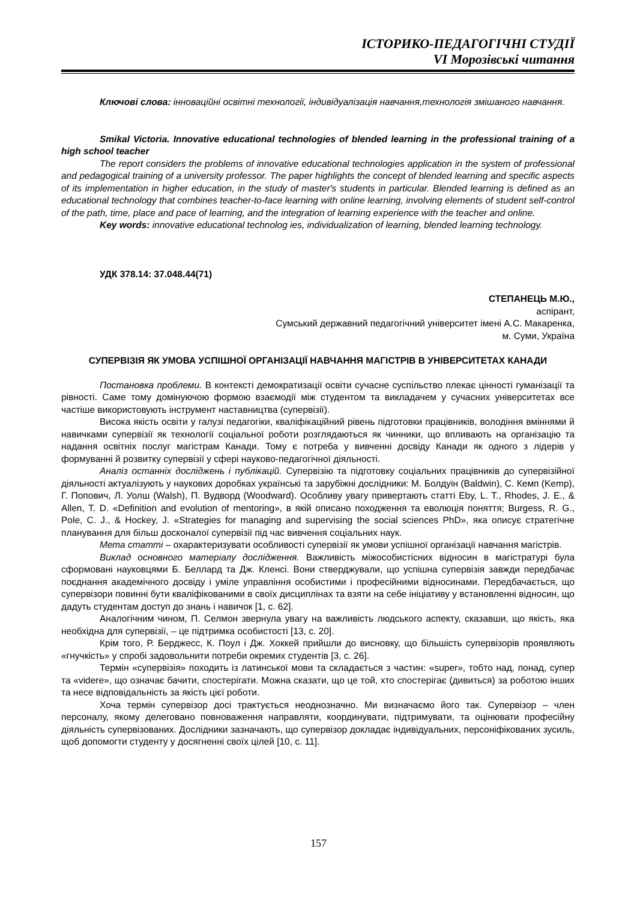ІСТОРИКО-ПЕДАГОГІЧНІ СТУДІЇ
VI Морозівські читання
Ключові слова: інноваційні освітні технології, індивідуалізація навчання,технологія змішаного навчання.
Smikal Victoria. Innovative educational technologies of blended learning in the professional training of a high school teacher
The report considers the problems of innovative educational technologies application in the system of professional and pedagogical training of a university professor. The paper highlights the concept of blended learning and specific aspects of its implementation in higher education, in the study of master's students in particular. Blended learning is defined as an educational technology that combines teacher-to-face learning with online learning, involving elements of student self-control of the path, time, place and pace of learning, and the integration of learning experience with the teacher and online.
Key words: innovative educational technolog ies, individualization of learning, blended learning technology.
УДК 378.14: 37.048.44(71)
СТЕПАНЕЦЬ М.Ю.,
аспірант,
Сумський державний педагогічний університет імені А.С. Макаренка,
м. Суми, Україна
СУПЕРВІЗІЯ ЯК УМОВА УСПІШНОЇ ОРГАНІЗАЦІЇ НАВЧАННЯ МАГІСТРІВ В УНІВЕРСИТЕТАХ КАНАДИ
Постановка проблеми. В контексті демократизації освіти сучасне суспільство плекає цінності гуманізації та рівності. Саме тому домінуючою формою взаємодії між студентом та викладачем у сучасних університетах все частіше використовують інструмент наставництва (супервізії).
Висока якість освіти у галузі педагогіки, кваліфікаційний рівень підготовки працівників, володіння вміннями й навичками супервізії як технології соціальної роботи розглядаються як чинники, що впливають на організацію та надання освітніх послуг магістрам Канади. Тому є потреба у вивченні досвіду Канади як одного з лідерів у формуванні й розвитку супервізії у сфері науково-педагогічної діяльності.
Аналіз останніх досліджень і публікацій. Супервізію та підготовку соціальних працівників до супервізійної діяльності актуалізують у наукових доробках українські та зарубіжні дослідники: М. Болдуін (Baldwin), С. Кемп (Kemp), Г. Попович, Л. Уолш (Walsh), П. Вудворд (Woodward). Особливу увагу привертають статті Eby, L. T., Rhodes, J. E., & Allen, T. D. «Definition and evolution of mentoring», в якій описано походження та еволюція поняття; Burgess, R. G., Pole, C. J., & Hockey, J. «Strategies for managing and supervising the social sciences PhD», яка описує стратегічне планування для більш досконалої супервізії під час вивчення соціальних наук.
Мета статті – охарактеризувати особливості супервізії як умови успішної організації навчання магістрів.
Виклад основного матеріалу дослідження. Важливість міжособистісних відносин в магістратурі була сформовані науковцями Б. Беллард та Дж. Кленсі. Вони стверджували, що успішна супервізія завжди передбачає поєднання академічного досвіду і уміле управління особистими і професійними відносинами. Передбачається, що супервізори повинні бути кваліфікованими в своїх дисциплінах та взяти на себе ініціативу у встановленні відносин, що дадуть студентам доступ до знань і навичок [1, с. 62].
Аналогічним чином, П. Селмон звернула увагу на важливість людського аспекту, сказавши, що якість, яка необхідна для супервізії, – це підтримка особистості [13, с. 20].
Крім того, Р. Берджесс, К. Поул і Дж. Хоккей прийшли до висновку, що більшість супервізорів проявляють «гнучкість» у спробі задовольнити потреби окремих студентів [3, с. 26].
Термін «супервізія» походить із латинської мови та складається з частин: «super», тобто над, понад, супер та «videre», що означає бачити, спостерігати. Можна сказати, що це той, хто спостерігає (дивиться) за роботою інших та несе відповідальність за якість цієї роботи.
Хоча термін супервізор досі трактується неоднозначно. Ми визначаємо його так. Супервізор – член персоналу, якому делеговано повноваження направляти, координувати, підтримувати, та оцінювати професійну діяльність супервізованих. Дослідники зазначають, що супервізор докладає індивідуальних, персоніфікованих зусиль, щоб допомогти студенту у досягненні своїх цілей [10, с. 11].
157